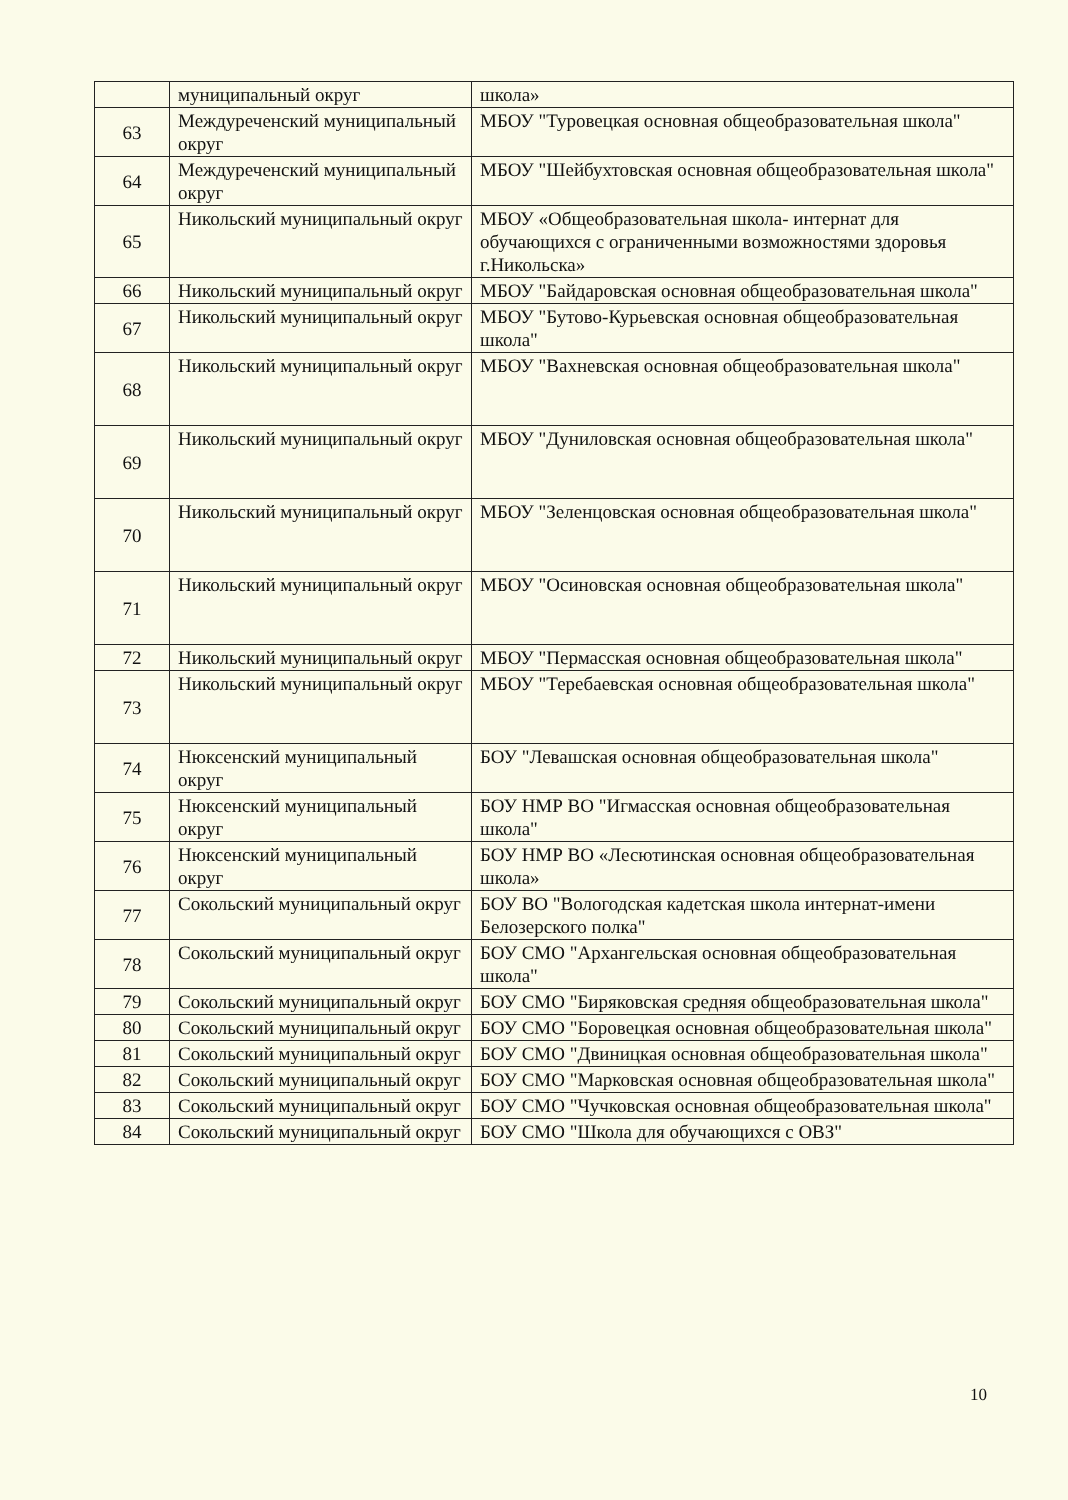| | муниципальный округ | школа» |
| 63 | Междуреченский муниципальный округ | МБОУ "Туровецкая основная общеобразовательная школа" |
| 64 | Междуреченский муниципальный округ | МБОУ "Шейбухтовская основная общеобразовательная школа" |
| 65 | Никольский муниципальный округ | МБОУ «Общеобразовательная школа- интернат для обучающихся с ограниченными возможностями здоровья г.Никольска» |
| 66 | Никольский муниципальный округ | МБОУ "Байдаровская основная общеобразовательная школа" |
| 67 | Никольский муниципальный округ | МБОУ "Бутово-Курьевская основная общеобразовательная школа" |
| 68 | Никольский муниципальный округ | МБОУ "Вахневская основная общеобразовательная школа" |
| 69 | Никольский муниципальный округ | МБОУ "Дуниловская основная общеобразовательная школа" |
| 70 | Никольский муниципальный округ | МБОУ "Зеленцовская основная общеобразовательная школа" |
| 71 | Никольский муниципальный округ | МБОУ "Осиновская основная общеобразовательная школа" |
| 72 | Никольский муниципальный округ | МБОУ "Пермасская основная общеобразовательная школа" |
| 73 | Никольский муниципальный округ | МБОУ "Теребаевская основная общеобразовательная школа" |
| 74 | Нюксенский муниципальный округ | БОУ "Левашская основная общеобразовательная школа" |
| 75 | Нюксенский муниципальный округ | БОУ НМР ВО "Игмасская основная общеобразовательная школа" |
| 76 | Нюксенский муниципальный округ | БОУ НМР ВО «Лесютинская основная общеобразовательная школа» |
| 77 | Сокольский муниципальный округ | БОУ ВО "Вологодская кадетская школа интернат-имени Белозерского полка" |
| 78 | Сокольский муниципальный округ | БОУ СМО "Архангельская основная общеобразовательная школа" |
| 79 | Сокольский муниципальный округ | БОУ СМО "Биряковская средняя общеобразовательная школа" |
| 80 | Сокольский муниципальный округ | БОУ СМО "Боровецкая основная общеобразовательная школа" |
| 81 | Сокольский муниципальный округ | БОУ СМО "Двиницкая основная общеобразовательная школа" |
| 82 | Сокольский муниципальный округ | БОУ СМО "Марковская основная общеобразовательная школа" |
| 83 | Сокольский муниципальный округ | БОУ СМО "Чучковская основная общеобразовательная школа" |
| 84 | Сокольский муниципальный округ | БОУ СМО "Школа для обучающихся с ОВЗ" |
10